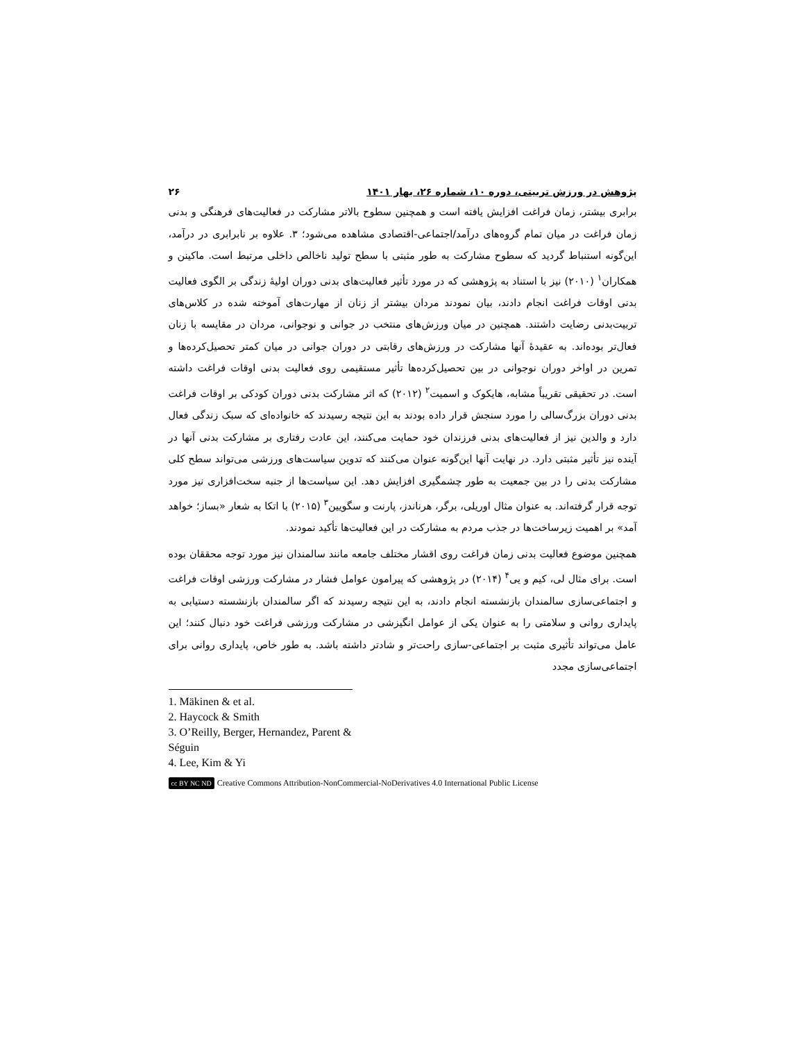پژوهش در ورزش تربیتی، دوره ۱۰، شماره ۲۶، بهار ۱۴۰۱ ۲۶
برابری بیشتر، زمان فراغت افزایش یافته است و همچنین سطوح بالاتر مشارکت در فعالیت‌های فرهنگی و بدنی زمان فراغت در میان تمام گروه‌های درآمد/اجتماعی-اقتصادی مشاهده می‌شود؛ ۳. علاوه بر نابرابری در درآمد، این‌گونه استنباط گردید که سطوح مشارکت به طور مثبتی با سطح تولید ناخالص داخلی مرتبط است. ماکینن و همکاران<sup>۱</sup> (۲۰۱۰) نیز با استناد به پژوهشی که در مورد تأثیر فعالیت‌های بدنی دوران اولیهٔ زندگی بر الگوی فعالیت بدنی اوقات فراغت انجام دادند، بیان نمودند مردان بیشتر از زنان از مهارت‌های آموخته شده در کلاس‌های تربیت‌بدنی رضایت داشتند. همچنین در میان ورزش‌های منتخب در جوانی و نوجوانی، مردان در مقایسه با زنان فعال‌تر بوده‌اند. به عقیدهٔ آنها مشارکت در ورزش‌های رقابتی در دوران جوانی در میان کمتر تحصیل‌کرده‌ها و تمرین در اواخر دوران نوجوانی در بین تحصیل‌کرده‌ها تأثیر مستقیمی روی فعالیت بدنی اوقات فراغت داشته است. در تحقیقی تقریباً مشابه، هایکوک و اسمیت<sup>۲</sup> (۲۰۱۲) که اثر مشارکت بدنی دوران کودکی بر اوقات فراغت بدنی دوران بزرگ‌سالی را مورد سنجش قرار داده بودند به این نتیجه رسیدند که خانواده‌ای که سبک زندگی فعال دارد و والدین نیز از فعالیت‌های بدنی فرزندان خود حمایت می‌کنند، این عادت رفتاری بر مشارکت بدنی آنها در آینده نیز تأثیر مثبتی دارد. در نهایت آنها این‌گونه عنوان می‌کنند که تدوین سیاست‌های ورزشی می‌تواند سطح کلی مشارکت بدنی را در بین جمعیت به طور چشمگیری افزایش دهد. این سیاست‌ها از جنبه سخت‌افزاری نیز مورد توجه قرار گرفته‌اند. به عنوان مثال اوریلی، برگر، هرناندز، پارنت و سگویین<sup>۳</sup> (۲۰۱۵) با اتکا به شعار «بساز؛ خواهد آمد» بر اهمیت زیرساخت‌ها در جذب مردم به مشارکت در این فعالیت‌ها تأکید نمودند.
همچنین موضوع فعالیت بدنی زمان فراغت روی اقشار مختلف جامعه مانند سالمندان نیز مورد توجه محققان بوده است. برای مثال لی، کیم و یی<sup>۴</sup> (۲۰۱۴) در پژوهشی که پیرامون عوامل فشار در مشارکت ورزشی اوقات فراغت و اجتماعی‌سازی سالمندان بازنشسته انجام دادند، به این نتیجه رسیدند که اگر سالمندان بازنشسته دستیابی به پایداری روانی و سلامتی را به عنوان یکی از عوامل انگیزشی در مشارکت ورزشی فراغت خود دنبال کنند؛ این عامل می‌تواند تأثیری مثبت بر اجتماعی-سازی راحت‌تر و شادتر داشته باشد. به طور خاص، پایداری روانی برای اجتماعی‌سازی مجدد
1. Mäkinen & et al.
2. Haycock & Smith
3. O’Reilly, Berger, Hernandez, Parent & Séguin
4. Lee, Kim & Yi
cc BY NC ND Creative Commons Attribution-NonCommercial-NoDerivatives 4.0 International Public License